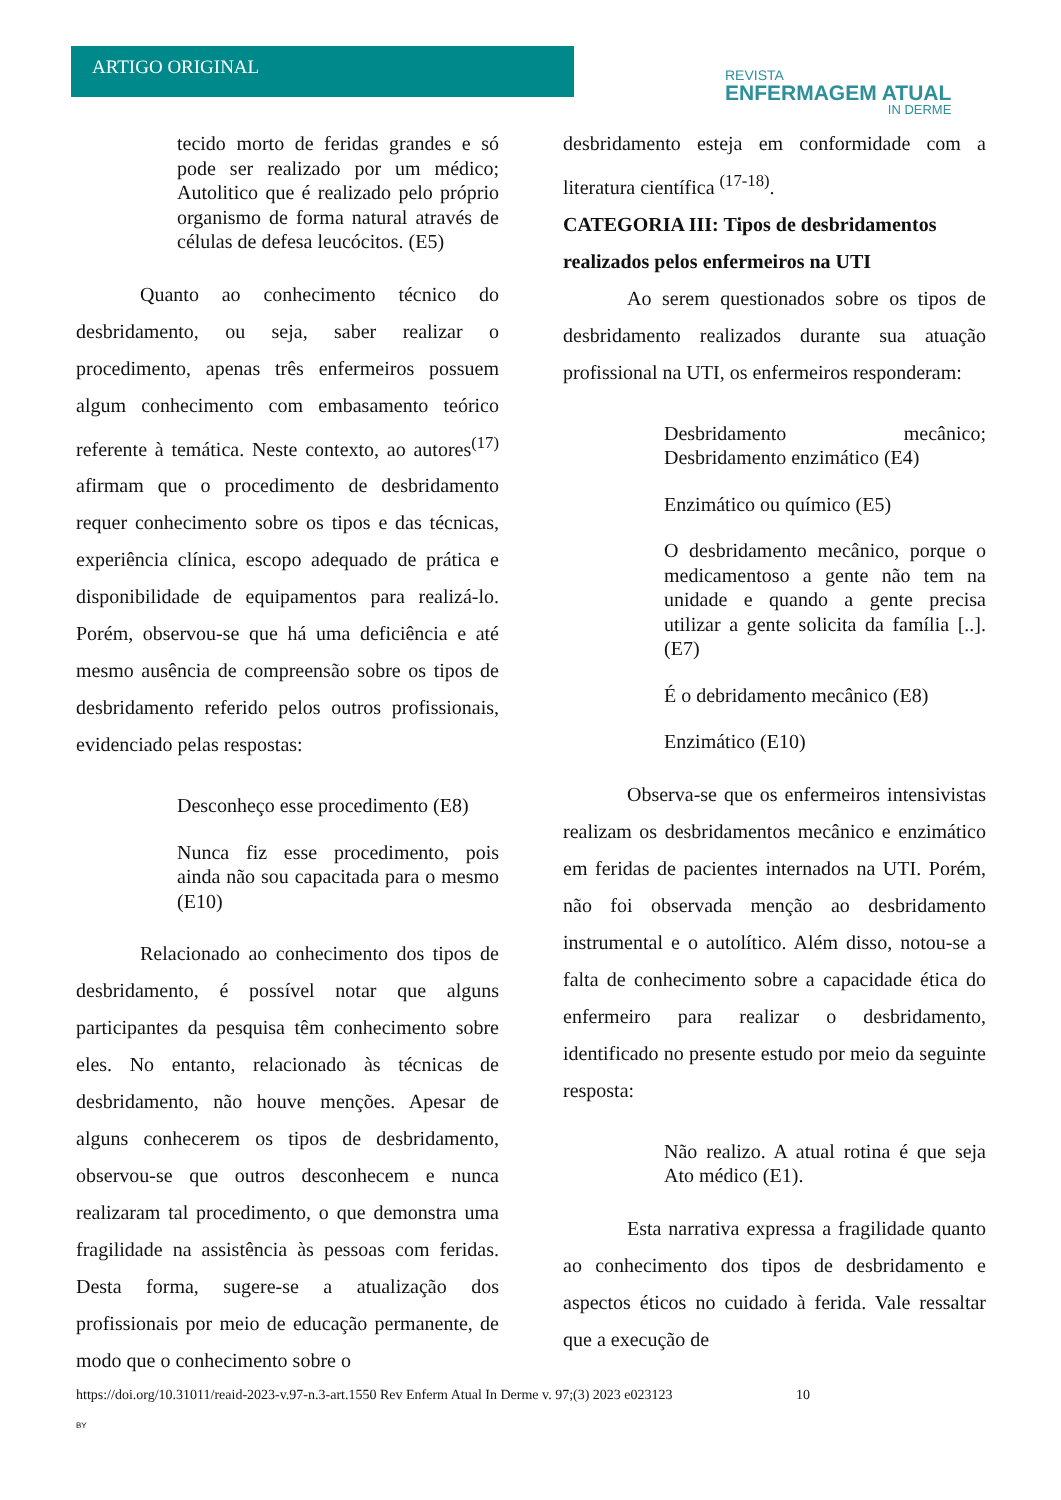ARTIGO ORIGINAL
REVISTA
ENFERMAGEM ATUAL
IN DERME
tecido morto de feridas grandes e só pode ser realizado por um médico; Autolitico que é realizado pelo próprio organismo de forma natural através de células de defesa leucócitos. (E5)
Quanto ao conhecimento técnico do desbridamento, ou seja, saber realizar o procedimento, apenas três enfermeiros possuem algum conhecimento com embasamento teórico referente à temática. Neste contexto, ao autores<sup>(17)</sup> afirmam que o procedimento de desbridamento requer conhecimento sobre os tipos e das técnicas, experiência clínica, escopo adequado de prática e disponibilidade de equipamentos para realizá-lo. Porém, observou-se que há uma deficiência e até mesmo ausência de compreensão sobre os tipos de desbridamento referido pelos outros profissionais, evidenciado pelas respostas:
Desconheço esse procedimento (E8)
Nunca fiz esse procedimento, pois ainda não sou capacitada para o mesmo (E10)
Relacionado ao conhecimento dos tipos de desbridamento, é possível notar que alguns participantes da pesquisa têm conhecimento sobre eles. No entanto, relacionado às técnicas de desbridamento, não houve menções. Apesar de alguns conhecerem os tipos de desbridamento, observou-se que outros desconhecem e nunca realizaram tal procedimento, o que demonstra uma fragilidade na assistência às pessoas com feridas. Desta forma, sugere-se a atualização dos profissionais por meio de educação permanente, de modo que o conhecimento sobre o
desbridamento esteja em conformidade com a literatura científica <sup>(17-18)</sup>.
CATEGORIA III: Tipos de desbridamentos realizados pelos enfermeiros na UTI
Ao serem questionados sobre os tipos de desbridamento realizados durante sua atuação profissional na UTI, os enfermeiros responderam:
Desbridamento mecânico; Desbridamento enzimático (E4)
Enzimático ou químico (E5)
O desbridamento mecânico, porque o medicamentoso a gente não tem na unidade e quando a gente precisa utilizar a gente solicita da família [..]. (E7)
É o debridamento mecânico (E8)
Enzimático (E10)
Observa-se que os enfermeiros intensivistas realizam os desbridamentos mecânico e enzimático em feridas de pacientes internados na UTI. Porém, não foi observada menção ao desbridamento instrumental e o autolítico. Além disso, notou-se a falta de conhecimento sobre a capacidade ética do enfermeiro para realizar o desbridamento, identificado no presente estudo por meio da seguinte resposta:
Não realizo. A atual rotina é que seja Ato médico (E1).
Esta narrativa expressa a fragilidade quanto ao conhecimento dos tipos de desbridamento e aspectos éticos no cuidado à ferida. Vale ressaltar que a execução de
https://doi.org/10.31011/reaid-2023-v.97-n.3-art.1550 Rev Enferm Atual In Derme v. 97;(3) 2023 e023123 10
BY